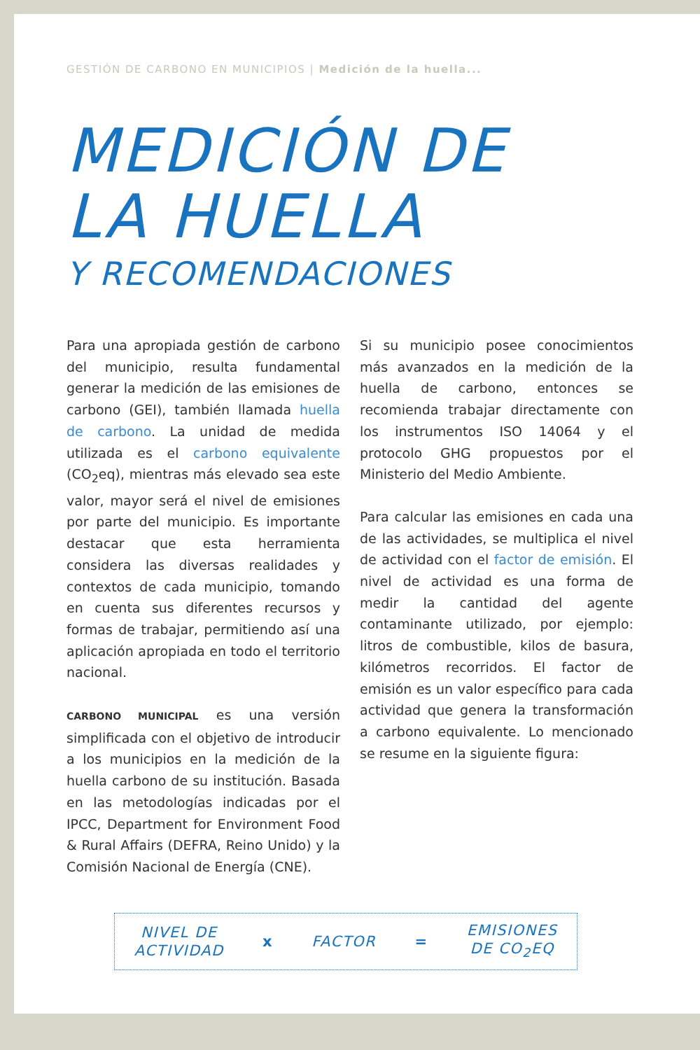GESTIÓN DE CARBONO EN MUNICIPIOS | Medición de la huella...
MEDICIÓN DE
LA HUELLA
Y RECOMENDACIONES
Para una apropiada gestión de carbono del municipio, resulta fundamental generar la medición de las emisiones de carbono (GEI), también llamada huella de carbono. La unidad de medida utilizada es el carbono equivalente (CO<sub>2</sub>eq), mientras más elevado sea este valor, mayor será el nivel de emisiones por parte del municipio. Es importante destacar que esta herramienta considera las diversas realidades y contextos de cada municipio, tomando en cuenta sus diferentes recursos y formas de trabajar, permitiendo así una aplicación apropiada en todo el territorio nacional.
CARBONO MUNICIPAL es una versión simplificada con el objetivo de introducir a los municipios en la medición de la huella carbono de su institución. Basada en las metodologías indicadas por el IPCC, Department for Environment Food & Rural Affairs (DEFRA, Reino Unido) y la Comisión Nacional de Energía (CNE).
Si su municipio posee conocimientos más avanzados en la medición de la huella de carbono, entonces se recomienda trabajar directamente con los instrumentos ISO 14064 y el protocolo GHG propuestos por el Ministerio del Medio Ambiente.
Para calcular las emisiones en cada una de las actividades, se multiplica el nivel de actividad con el factor de emisión. El nivel de actividad es una forma de medir la cantidad del agente contaminante utilizado, por ejemplo: litros de combustible, kilos de basura, kilómetros recorridos. El factor de emisión es un valor específico para cada actividad que genera la transformación a carbono equivalente. Lo mencionado se resume en la siguiente figura:
NIVEL DE
ACTIVIDAD
x FACTOR =
EMISIONES
DE CO<sub>2</sub>EQ